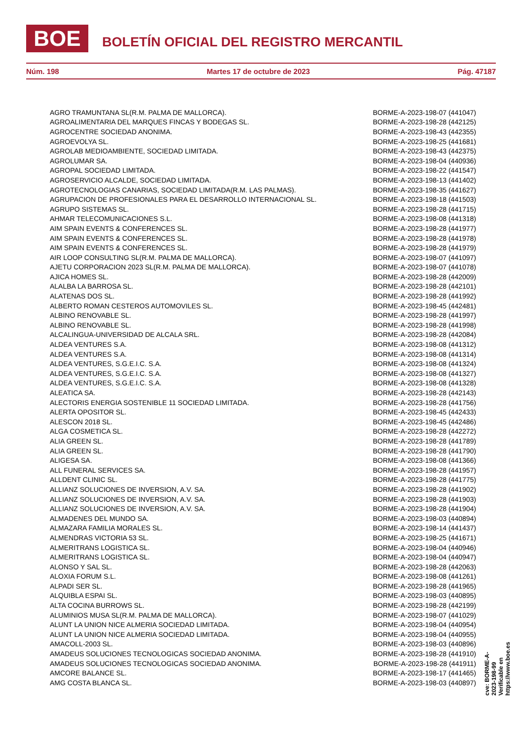BOE BOLETÍN OFICIAL DEL REGISTRO MERCANTIL
Núm. 198 Martes 17 de octubre de 2023 Pág. 47187
| AGRO TRAMUNTANA SL(R.M. PALMA DE MALLORCA). | BORME-A-2023-198-07 (441047) |
| AGROALIMENTARIA DEL MARQUES FINCAS Y BODEGAS SL. | BORME-A-2023-198-28 (442125) |
| AGROCENTRE SOCIEDAD ANONIMA. | BORME-A-2023-198-43 (442355) |
| AGROEVOLYA SL. | BORME-A-2023-198-25 (441681) |
| AGROLAB MEDIOAMBIENTE, SOCIEDAD LIMITADA. | BORME-A-2023-198-43 (442375) |
| AGROLUMAR SA. | BORME-A-2023-198-04 (440936) |
| AGROPAL SOCIEDAD LIMITADA. | BORME-A-2023-198-22 (441547) |
| AGROSERVICIO ALCALDE, SOCIEDAD LIMITADA. | BORME-A-2023-198-13 (441402) |
| AGROTECNOLOGIAS CANARIAS, SOCIEDAD LIMITADA(R.M. LAS PALMAS). | BORME-A-2023-198-35 (441627) |
| AGRUPACION DE PROFESIONALES PARA EL DESARROLLO INTERNACIONAL SL. | BORME-A-2023-198-18 (441503) |
| AGRUPO SISTEMAS SL. | BORME-A-2023-198-28 (441715) |
| AHMAR TELECOMUNICACIONES S.L. | BORME-A-2023-198-08 (441318) |
| AIM SPAIN EVENTS & CONFERENCES SL. | BORME-A-2023-198-28 (441977) |
| AIM SPAIN EVENTS & CONFERENCES SL. | BORME-A-2023-198-28 (441978) |
| AIM SPAIN EVENTS & CONFERENCES SL. | BORME-A-2023-198-28 (441979) |
| AIR LOOP CONSULTING SL(R.M. PALMA DE MALLORCA). | BORME-A-2023-198-07 (441097) |
| AJETU CORPORACION 2023 SL(R.M. PALMA DE MALLORCA). | BORME-A-2023-198-07 (441078) |
| AJICA HOMES SL. | BORME-A-2023-198-28 (442009) |
| ALALBA LA BARROSA SL. | BORME-A-2023-198-28 (442101) |
| ALATENAS DOS SL. | BORME-A-2023-198-28 (441992) |
| ALBERTO ROMAN CESTEROS AUTOMOVILES SL. | BORME-A-2023-198-45 (442481) |
| ALBINO RENOVABLE SL. | BORME-A-2023-198-28 (441997) |
| ALBINO RENOVABLE SL. | BORME-A-2023-198-28 (441998) |
| ALCALINGUA-UNIVERSIDAD DE ALCALA SRL. | BORME-A-2023-198-28 (442084) |
| ALDEA VENTURES S.A. | BORME-A-2023-198-08 (441312) |
| ALDEA VENTURES S.A. | BORME-A-2023-198-08 (441314) |
| ALDEA VENTURES, S.G.E.I.C. S.A. | BORME-A-2023-198-08 (441324) |
| ALDEA VENTURES, S.G.E.I.C. S.A. | BORME-A-2023-198-08 (441327) |
| ALDEA VENTURES, S.G.E.I.C. S.A. | BORME-A-2023-198-08 (441328) |
| ALEATICA SA. | BORME-A-2023-198-28 (442143) |
| ALECTORIS ENERGIA SOSTENIBLE 11 SOCIEDAD LIMITADA. | BORME-A-2023-198-28 (441756) |
| ALERTA OPOSITOR SL. | BORME-A-2023-198-45 (442433) |
| ALESCON 2018 SL. | BORME-A-2023-198-45 (442486) |
| ALGA COSMETICA SL. | BORME-A-2023-198-28 (442272) |
| ALIA GREEN SL. | BORME-A-2023-198-28 (441789) |
| ALIA GREEN SL. | BORME-A-2023-198-28 (441790) |
| ALIGESA SA. | BORME-A-2023-198-08 (441366) |
| ALL FUNERAL SERVICES SA. | BORME-A-2023-198-28 (441957) |
| ALLDENT CLINIC SL. | BORME-A-2023-198-28 (441775) |
| ALLIANZ SOLUCIONES DE INVERSION, A.V. SA. | BORME-A-2023-198-28 (441902) |
| ALLIANZ SOLUCIONES DE INVERSION, A.V. SA. | BORME-A-2023-198-28 (441903) |
| ALLIANZ SOLUCIONES DE INVERSION, A.V. SA. | BORME-A-2023-198-28 (441904) |
| ALMADENES DEL MUNDO SA. | BORME-A-2023-198-03 (440894) |
| ALMAZARA FAMILIA MORALES SL. | BORME-A-2023-198-14 (441437) |
| ALMENDRAS VICTORIA 53 SL. | BORME-A-2023-198-25 (441671) |
| ALMERITRANS LOGISTICA SL. | BORME-A-2023-198-04 (440946) |
| ALMERITRANS LOGISTICA SL. | BORME-A-2023-198-04 (440947) |
| ALONSO Y SAL SL. | BORME-A-2023-198-28 (442063) |
| ALOXIA FORUM S.L. | BORME-A-2023-198-08 (441261) |
| ALPADI SER SL. | BORME-A-2023-198-28 (441965) |
| ALQUIBLA ESPAI SL. | BORME-A-2023-198-03 (440895) |
| ALTA COCINA BURROWS SL. | BORME-A-2023-198-28 (442199) |
| ALUMINIOS MUSA SL(R.M. PALMA DE MALLORCA). | BORME-A-2023-198-07 (441029) |
| ALUNT LA UNION NICE ALMERIA SOCIEDAD LIMITADA. | BORME-A-2023-198-04 (440954) |
| ALUNT LA UNION NICE ALMERIA SOCIEDAD LIMITADA. | BORME-A-2023-198-04 (440955) |
| AMACOLL-2003 SL. | BORME-A-2023-198-03 (440896) |
| AMADEUS SOLUCIONES TECNOLOGICAS SOCIEDAD ANONIMA. | BORME-A-2023-198-28 (441910) |
| AMADEUS SOLUCIONES TECNOLOGICAS SOCIEDAD ANONIMA. | BORME-A-2023-198-28 (441911) |
| AMCORE BALANCE SL. | BORME-A-2023-198-17 (441465) |
| AMG COSTA BLANCA SL. | BORME-A-2023-198-03 (440897) |
cve: BORME-A-2023-198-99
Verificable en https://www.boe.es